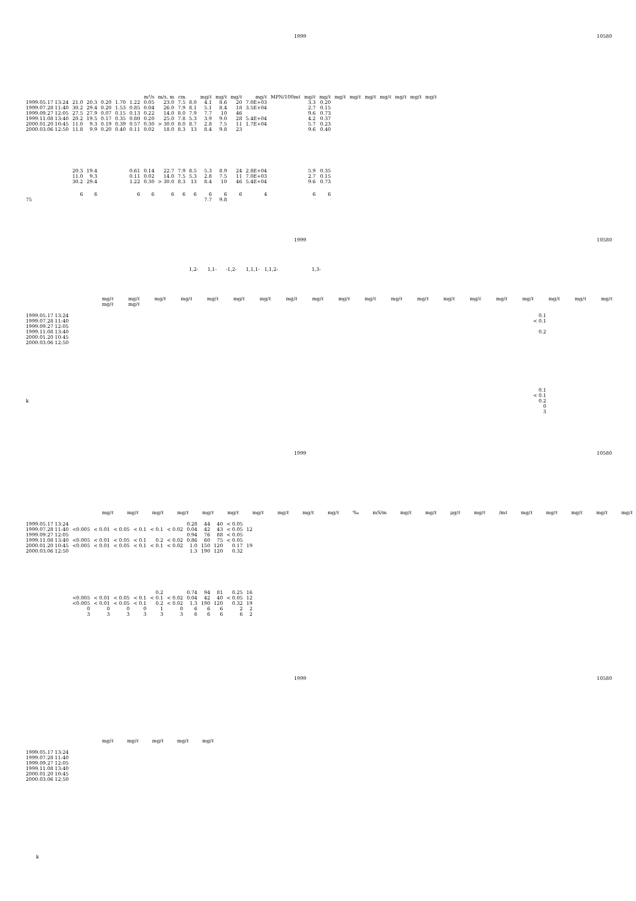1999 10580
| | | | | | | m³/s | m/s, m | cm | | mg/ℓ | mg/ℓ | mg/ℓ | mg/ℓ | MPN/100mℓ | mg/ℓ | mg/ℓ | mg/ℓ | mg/ℓ | mg/ℓ | mg/ℓ | mg/ℓ | mg/ℓ | mg/ℓ |
| --- | --- | --- | --- | --- | --- | --- | --- | --- | --- | --- | --- | --- | --- | --- | --- | --- | --- | --- | --- | --- | --- | --- | --- |
| 1999.05.17 13:24 | 21.0 | 20.3 | 0.20 | 1.70 | 1.22 | 0.05 | 23.0 | 7.5 | 8.0 | 4.1 | 8.6 | 20 | 7.0E+03 | | 3.3 | 0.20 | | | | | | | |
| 1999.07.28 11:40 | 30.2 | 29.4 | 0.20 | 1.53 | 0.85 | 0.04 | 26.0 | 7.9 | 8.1 | 5.1 | 8.4 | 18 | 3.5E+04 | | 2.7 | 0.15 | | | | | | | |
| 1999.09.27 12:05 | 27.5 | 27.9 | 0.07 | 0.15 | 0.13 | 0.22 | 14.0 | 8.0 | 7.9 | 7.7 | 10 | 46 | | | 9.6 | 0.73 | | | | | | | |
| 1999.11.08 13:40 | 20.2 | 19.5 | 0.17 | 0.35 | 0.80 | 0.20 | 25.0 | 7.8 | 5.3 | 3.9 | 9.0 | 28 | 5.4E+04 | | 4.2 | 0.37 | | | | | | | |
| 2000.01.20 10:45 | 11.0 | 9.3 | 0.19 | 0.39 | 0.57 | 0.30 | > 30.0 | 8.0 | 8.7 | 2.8 | 7.5 | 11 | 1.7E+04 | | 5.7 | 0.23 | | | | | | | |
| 2000.03.06 12:50 | 11.8 | 9.9 | 0.20 | 0.40 | 0.11 | 0.02 | 18.0 | 8.3 | 13 | 8.4 | 9.8 | 23 | | | 9.6 | 0.40 | | | | | | | |
| | 20.3 | 19.4 | | | 0.61 | 0.14 | 22.7 | 7.9 | 8.5 | 5.3 | 8.9 | 24 | 2.8E+04 | | 5.9 | 0.35 | | | | | | | |
| | 11.0 | 9.3 | | | 0.11 | 0.02 | 14.0 | 7.5 | 5.3 | 2.8 | 7.5 | 11 | 7.0E+03 | | 2.7 | 0.15 | | | | | | | |
| | 30.2 | 29.4 | | | 1.22 | 0.30 | > 30.0 | 8.3 | 13 | 8.4 | 10 | 46 | 5.4E+04 | | 9.6 | 0.73 | | | | | | | |
| | 6 | 6 | | | 6 | 6 | 6 | 6 | 6 | 6 | 6 | 6 | 4 | | 6 | 6 | | | | | | | |
| 75 | | | | | | | | | | 7.7 | 9.8 | | | | | | | | | | | | |
1999 10580
1,2- 1,1- -1,2- 1,1,1- 1,1,2- 1,3-
mg/ℓ mg/ℓ mg/ℓ mg/ℓ mg/ℓ mg/ℓ mg/ℓ mg/ℓ mg/ℓ mg/ℓ mg/ℓ mg/ℓ mg/ℓ mg/ℓ mg/ℓ mg/ℓ mg/ℓ mg/ℓ mg/ℓ mg/ℓ mg/ℓ mg/ℓ
| 1999.05.17 13:24 | 0.1 |
| 1999.07.28 11:40 | < 0.1 |
| 1999.09.27 12:05 | |
| 1999.11.08 13:40 | 0.2 |
| 2000.01.20 10:45 | |
| 2000.03.06 12:50 | |
| | 0.1 |
| | < 0.1 |
| k | 0.2 |
| | 0 |
| | 3 |
1999 10580
mg/ℓ mg/ℓ mg/ℓ mg/ℓ mg/ℓ mg/ℓ mg/ℓ mg/ℓ mg/ℓ mg/ℓ ‰ mS/m mg/ℓ mg/ℓ μg/ℓ mg/ℓ /mℓ mg/ℓ mg/ℓ mg/ℓ mg/ℓ mg/ℓ
| 1999.05.17 13:24 | | | | | | | 0.28 | 44 | 40 | < 0.05 | |
| 1999.07.28 11:40 | <0.005 | < 0.01 | < 0.05 | < 0.1 | < 0.1 | < 0.02 | 0.04 | 42 | 43 | < 0.05 | 12 |
| 1999.09.27 12:05 | | | | | | | 0.94 | 76 | 88 | < 0.05 | |
| 1999.11.08 13:40 | <0.005 | < 0.01 | < 0.05 | < 0.1 | 0.2 | < 0.02 | 0.86 | 60 | 75 | < 0.05 | |
| 2000.01.20 10:45 | <0.005 | < 0.01 | < 0.05 | < 0.1 | < 0.1 | < 0.02 | 1.0 | 150 | 120 | 0.17 | 19 |
| 2000.03.06 12:50 | | | | | | | 1.3 | 190 | 120 | 0.32 | |
| | | | | | 0.2 | | 0.74 | 94 | 81 | 0.25 | 16 |
| | <0.005 | < 0.01 | < 0.05 | < 0.1 | < 0.1 | < 0.02 | 0.04 | 42 | 40 | < 0.05 | 12 |
| | <0.005 | < 0.01 | < 0.05 | < 0.1 | 0.2 | < 0.02 | 1.3 | 190 | 120 | 0.32 | 19 |
| | 0 | 0 | 0 | 0 | 1 | 0 | 6 | 6 | 6 | 2 | 2 |
| | 3 | 3 | 3 | 3 | 3 | 3 | 6 | 6 | 6 | 6 | 2 |
1999 10580
mg/ℓ mg/ℓ mg/ℓ mg/ℓ mg/ℓ
| 1999.05.17 13:24 |
| 1999.07.28 11:40 |
| 1999.09.27 12:05 |
| 1999.11.08 13:40 |
| 2000.01.20 10:45 |
| 2000.03.06 12:50 |
k